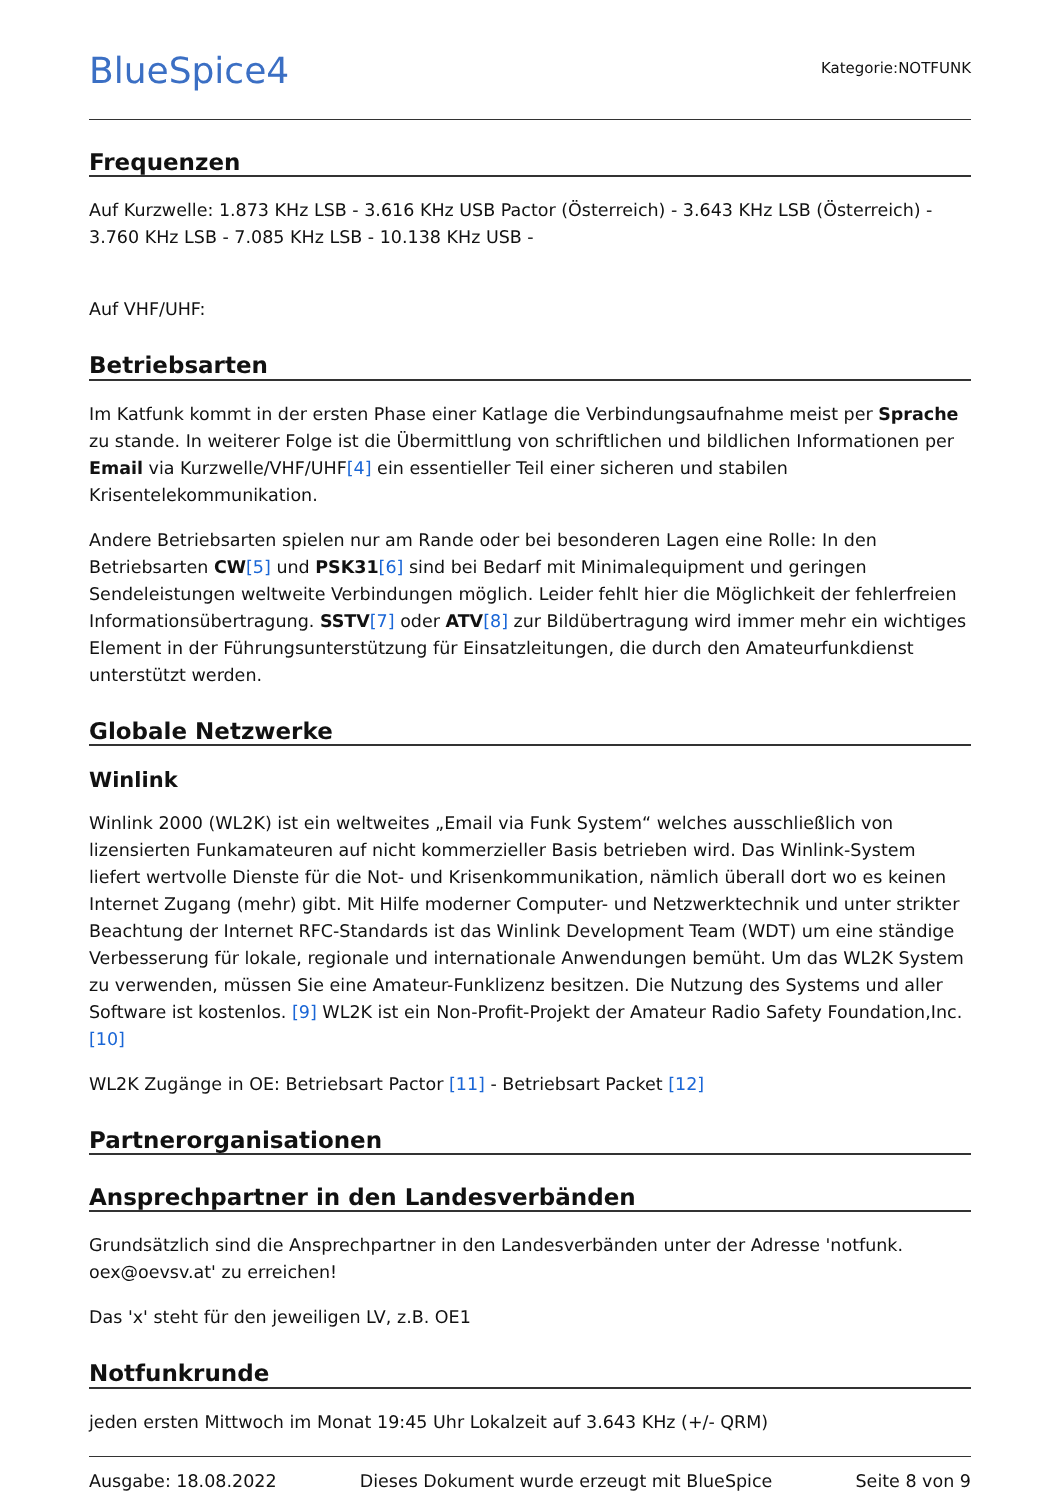BlueSpice4
Kategorie:NOTFUNK
Frequenzen
Auf Kurzwelle: 1.873 KHz LSB - 3.616 KHz USB Pactor (Österreich) - 3.643 KHz LSB (Österreich) - 3.760 KHz LSB - 7.085 KHz LSB - 10.138 KHz USB -
Auf VHF/UHF:
Betriebsarten
Im Katfunk kommt in der ersten Phase einer Katlage die Verbindungsaufnahme meist per Sprache zu stande. In weiterer Folge ist die Übermittlung von schriftlichen und bildlichen Informationen per Email via Kurzwelle/VHF/UHF[4] ein essentieller Teil einer sicheren und stabilen Krisentelekommunikation.
Andere Betriebsarten spielen nur am Rande oder bei besonderen Lagen eine Rolle: In den Betriebsarten CW[5] und PSK31[6] sind bei Bedarf mit Minimalequipment und geringen Sendeleistungen weltweite Verbindungen möglich. Leider fehlt hier die Möglichkeit der fehlerfreien Informationsübertragung. SSTV[7] oder ATV[8] zur Bildübertragung wird immer mehr ein wichtiges Element in der Führungsunterstützung für Einsatzleitungen, die durch den Amateurfunkdienst unterstützt werden.
Globale Netzwerke
Winlink
Winlink 2000 (WL2K) ist ein weltweites „Email via Funk System“ welches ausschließlich von lizensierten Funkamateuren auf nicht kommerzieller Basis betrieben wird. Das Winlink-System liefert wertvolle Dienste für die Not- und Krisenkommunikation, nämlich überall dort wo es keinen Internet Zugang (mehr) gibt. Mit Hilfe moderner Computer- und Netzwerktechnik und unter strikter Beachtung der Internet RFC-Standards ist das Winlink Development Team (WDT) um eine ständige Verbesserung für lokale, regionale und internationale Anwendungen bemüht. Um das WL2K System zu verwenden, müssen Sie eine Amateur-Funklizenz besitzen. Die Nutzung des Systems und aller Software ist kostenlos. [9] WL2K ist ein Non-Profit-Projekt der Amateur Radio Safety Foundation,Inc. [10]
WL2K Zugänge in OE: Betriebsart Pactor [11] - Betriebsart Packet [12]
Partnerorganisationen
Ansprechpartner in den Landesverbänden
Grundsätzlich sind die Ansprechpartner in den Landesverbänden unter der Adresse 'notfunk. oex@oevsv.at' zu erreichen!
Das 'x' steht für den jeweiligen LV, z.B. OE1
Notfunkrunde
jeden ersten Mittwoch im Monat 19:45 Uhr Lokalzeit auf 3.643 KHz (+/- QRM)
Ausgabe: 18.08.2022 Dieses Dokument wurde erzeugt mit BlueSpice Seite 8 von 9